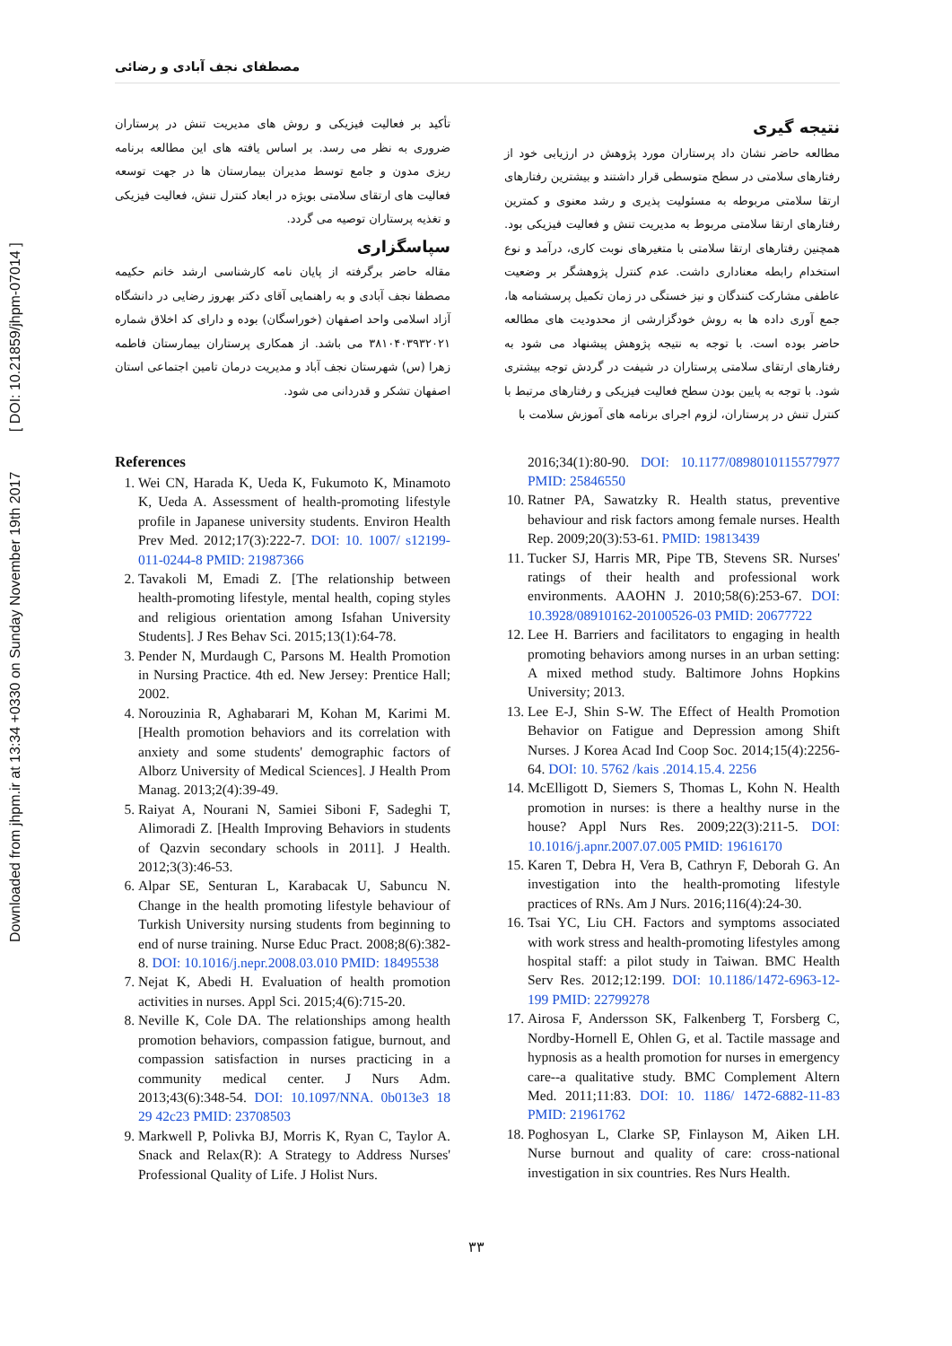Downloaded from jhpm.ir at 13:34 +0330 on Sunday November 19th 2017 [ DOI: 10.21859/jhpm-07014 ]
مصطفای نجف آبادی و رضائی
نتیجه گیری
مطالعه حاضر نشان داد پرستاران مورد پژوهش در ارزیابی خود از رفتارهای سلامتی در سطح متوسطی قرار داشتند و بیشترین رفتارهای ارتقا سلامتی مربوطه به مسئولیت پذیری و رشد معنوی و کمترین رفتارهای ارتقا سلامتی مربوط به مدیریت تنش و فعالیت فیزیکی بود. همچنین رفتارهای ارتقا سلامتی با متغیرهای نوبت کاری، درآمد و نوع استخدام رابطه معناداری داشت. عدم کنترل پژوهشگر بر وضعیت عاطفی مشارکت کنندگان و نیز خستگی در زمان تکمیل پرسشنامه ها، جمع آوری داده ها به روش خودگزارشی از محدودیت های مطالعه حاضر بوده است. با توجه به نتیجه پژوهش پیشنهاد می شود به رفتارهای ارتقای سلامتی پرستاران در شیفت در گردش توجه بیشتری شود. با توجه به پایین بودن سطح فعالیت فیزیکی و رفتارهای مرتبط با کنترل تنش در پرستاران، لزوم اجرای برنامه های آموزش سلامت با
تأکید بر فعالیت فیزیکی و روش های مدیریت تنش در پرستاران ضروری به نظر می رسد. بر اساس یافته های این مطالعه برنامه ریزی مدون و جامع توسط مدیران بیمارستان ها در جهت توسعه فعالیت های ارتقای سلامتی بویژه در ابعاد کنترل تنش، فعالیت فیزیکی و تغذیه پرستاران توصیه می گردد.
سپاسگزاری
مقاله حاضر برگرفته از پایان نامه کارشناسی ارشد خانم حکیمه مصطفا نجف آبادی و به راهنمایی آقای دکتر بهروز رضایی در دانشگاه آزاد اسلامی واحد اصفهان (خوراسگان) بوده و دارای کد اخلاق شماره ۳۸۱۰۴۰۳۹۳۲۰۲۱ می باشد. از همکاری پرستاران بیمارستان فاطمه زهرا (س) شهرستان نجف آباد و مدیریت درمان تامین اجتماعی استان اصفهان تشکر و قدردانی می شود.
References
1. Wei CN, Harada K, Ueda K, Fukumoto K, Minamoto K, Ueda A. Assessment of health-promoting lifestyle profile in Japanese university students. Environ Health Prev Med. 2012;17(3):222-7. DOI: 10. 1007/ s12199-011-0244-8 PMID: 21987366
2. Tavakoli M, Emadi Z. [The relationship between health-promoting lifestyle, mental health, coping styles and religious orientation among Isfahan University Students]. J Res Behav Sci. 2015;13(1):64-78.
3. Pender N, Murdaugh C, Parsons M. Health Promotion in Nursing Practice. 4th ed. New Jersey: Prentice Hall; 2002.
4. Norouzinia R, Aghabarari M, Kohan M, Karimi M. [Health promotion behaviors and its correlation with anxiety and some students' demographic factors of Alborz University of Medical Sciences]. J Health Prom Manag. 2013;2(4):39-49.
5. Raiyat A, Nourani N, Samiei Siboni F, Sadeghi T, Alimoradi Z. [Health Improving Behaviors in students of Qazvin secondary schools in 2011]. J Health. 2012;3(3):46-53.
6. Alpar SE, Senturan L, Karabacak U, Sabuncu N. Change in the health promoting lifestyle behaviour of Turkish University nursing students from beginning to end of nurse training. Nurse Educ Pract. 2008;8(6):382-8. DOI: 10.1016/j.nepr.2008.03.010 PMID: 18495538
7. Nejat K, Abedi H. Evaluation of health promotion activities in nurses. Appl Sci. 2015;4(6):715-20.
8. Neville K, Cole DA. The relationships among health promotion behaviors, compassion fatigue, burnout, and compassion satisfaction in nurses practicing in a community medical center. J Nurs Adm. 2013;43(6):348-54. DOI: 10.1097/NNA. 0b013e3 18 29 42c23 PMID: 23708503
9. Markwell P, Polivka BJ, Morris K, Ryan C, Taylor A. Snack and Relax(R): A Strategy to Address Nurses' Professional Quality of Life. J Holist Nurs.
2016;34(1):80-90. DOI: 10.1177/0898010115577977 PMID: 25846550
10. Ratner PA, Sawatzky R. Health status, preventive behaviour and risk factors among female nurses. Health Rep. 2009;20(3):53-61. PMID: 19813439
11. Tucker SJ, Harris MR, Pipe TB, Stevens SR. Nurses' ratings of their health and professional work environments. AAOHN J. 2010;58(6):253-67. DOI: 10.3928/08910162-20100526-03 PMID: 20677722
12. Lee H. Barriers and facilitators to engaging in health promoting behaviors among nurses in an urban setting: A mixed method study. Baltimore Johns Hopkins University; 2013.
13. Lee E-J, Shin S-W. The Effect of Health Promotion Behavior on Fatigue and Depression among Shift Nurses. J Korea Acad Ind Coop Soc. 2014;15(4):2256-64. DOI: 10. 5762 /kais .2014.15.4. 2256
14. McElligott D, Siemers S, Thomas L, Kohn N. Health promotion in nurses: is there a healthy nurse in the house? Appl Nurs Res. 2009;22(3):211-5. DOI: 10.1016/j.apnr.2007.07.005 PMID: 19616170
15. Karen T, Debra H, Vera B, Cathryn F, Deborah G. An investigation into the health-promoting lifestyle practices of RNs. Am J Nurs. 2016;116(4):24-30.
16. Tsai YC, Liu CH. Factors and symptoms associated with work stress and health-promoting lifestyles among hospital staff: a pilot study in Taiwan. BMC Health Serv Res. 2012;12:199. DOI: 10.1186/1472-6963-12-199 PMID: 22799278
17. Airosa F, Andersson SK, Falkenberg T, Forsberg C, Nordby-Hornell E, Ohlen G, et al. Tactile massage and hypnosis as a health promotion for nurses in emergency care--a qualitative study. BMC Complement Altern Med. 2011;11:83. DOI: 10. 1186/ 1472-6882-11-83 PMID: 21961762
18. Poghosyan L, Clarke SP, Finlayson M, Aiken LH. Nurse burnout and quality of care: cross-national investigation in six countries. Res Nurs Health.
۳۳